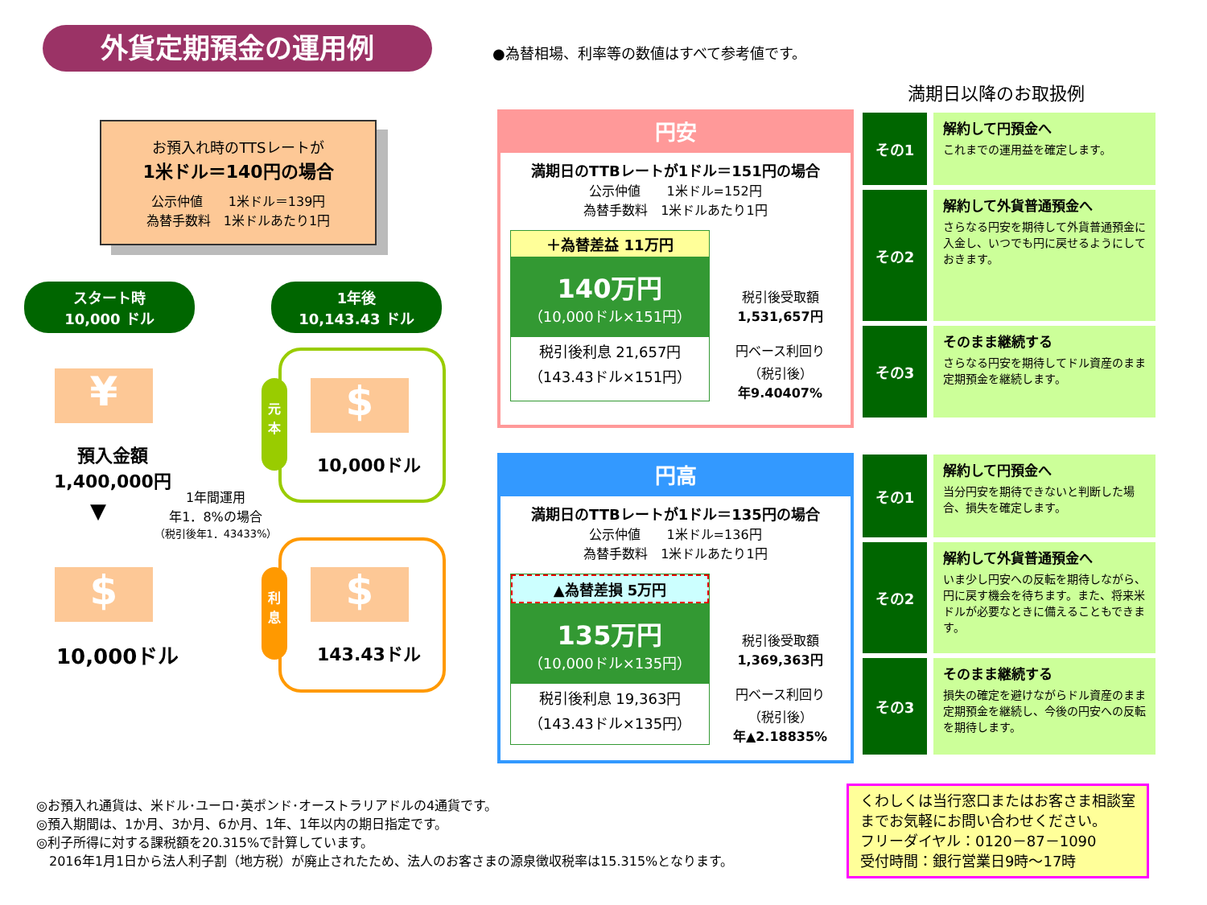外貨定期預金の運用例
●為替相場、利率等の数値はすべて参考値です。
満期日以降のお取扱例
お預入れ時のTTSレートが
1米ドル＝140円の場合
公示仲値　　1米ドル＝139円
為替手数料　1米ドルあたり1円
スタート時
10,000 ドル
1年後
10,143.43 ドル
¥
預入金額
1,400,000円
▼
1年間運用
年1．8%の場合
（税引後年1．43433%）
$
10,000ドル
元
本
$
10,000ドル
利
息
$
143.43ドル
円安
満期日のTTBレートが1ドル＝151円の場合
公示仲値　　1米ドル=152円
為替手数料　1米ドルあたり1円
＋為替差益 11万円
140万円
（10,000ドル×151円）
税引後利息 21,657円
（143.43ドル×151円）
税引後受取額
1,531,657円
円ベース利回り
（税引後）
年9.40407%
円高
満期日のTTBレートが1ドル＝135円の場合
公示仲値　　1米ドル=136円
為替手数料　1米ドルあたり1円
▲為替差損 5万円
135万円
（10,000ドル×135円）
税引後利息 19,363円
（143.43ドル×135円）
税引後受取額
1,369,363円
円ベース利回り
（税引後）
年▲2.18835%
その1
解約して円預金へ
これまでの運用益を確定します。
その2
解約して外貨普通預金へ
さらなる円安を期待して外貨普通預金に入金し、いつでも円に戻せるようにしておきます。
その3
そのまま継続する
さらなる円安を期待してドル資産のまま定期預金を継続します。
その1
解約して円預金へ
当分円安を期待できないと判断した場合、損失を確定します。
その2
解約して外貨普通預金へ
いま少し円安への反転を期待しながら、円に戻す機会を待ちます。また、将来米ドルが必要なときに備えることもできます。
その3
そのまま継続する
損失の確定を避けながらドル資産のまま定期預金を継続し、今後の円安への反転を期待します。
◎お預入れ通貨は、米ドル･ユーロ･英ポンド･オーストラリアドルの4通貨です。
◎預入期間は、1か月、3か月、6か月、1年、1年以内の期日指定です。
◎利子所得に対する課税額を20.315%で計算しています。
　2016年1月1日から法人利子割（地方税）が廃止されたため、法人のお客さまの源泉徴収税率は15.315%となります。
くわしくは当行窓口またはお客さま相談室までお気軽にお問い合わせください。
フリーダイヤル：0120－87－1090
受付時間：銀行営業日9時～17時